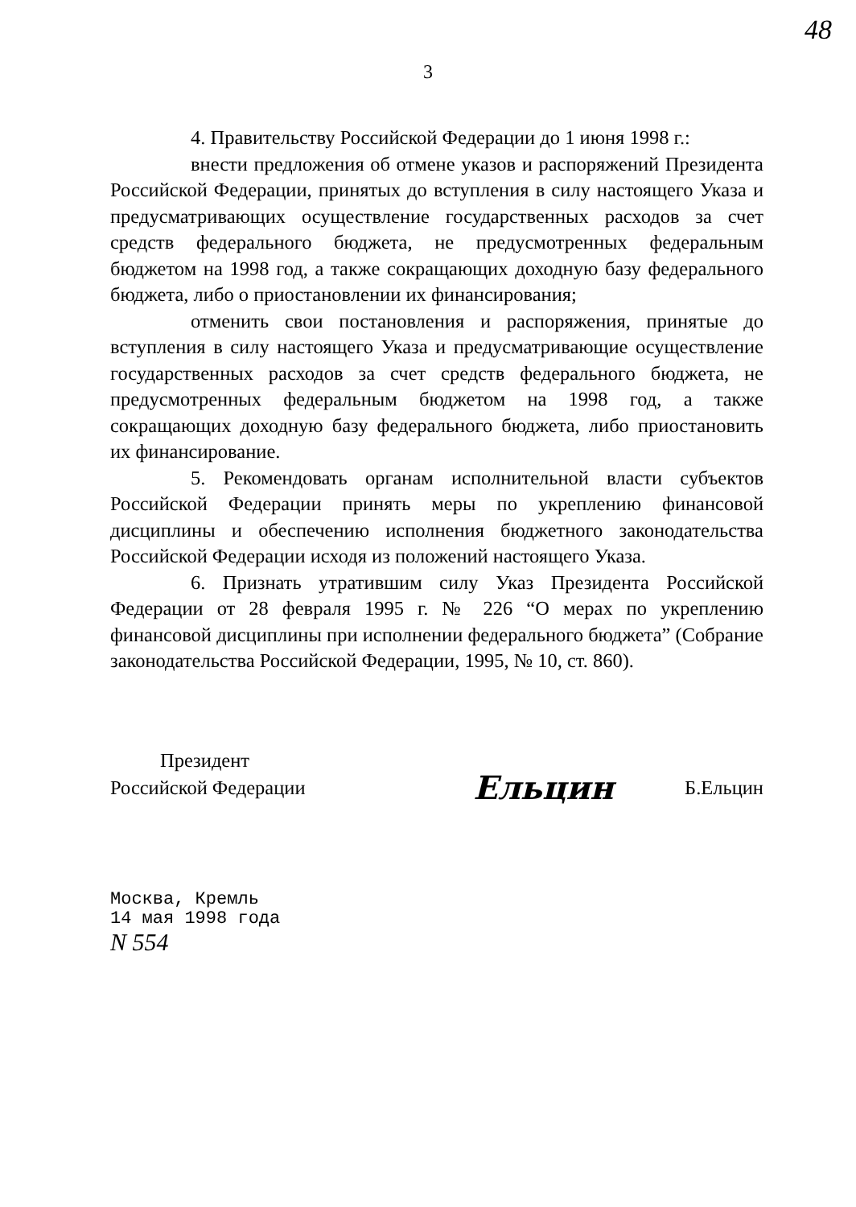48
3
4. Правительству Российской Федерации до 1 июня 1998 г.:
внести предложения об отмене указов и распоряжений Президента Российской Федерации, принятых до вступления в силу настоящего Указа и предусматривающих осуществление государственных расходов за счет средств федерального бюджета, не предусмотренных федеральным бюджетом на 1998 год, а также сокращающих доходную базу федерального бюджета, либо о приостановлении их финансирования;
отменить свои постановления и распоряжения, принятые до вступления в силу настоящего Указа и предусматривающие осуществление государственных расходов за счет средств федерального бюджета, не предусмотренных федеральным бюджетом на 1998 год, а также сокращающих доходную базу федерального бюджета, либо приостановить их финансирование.
5. Рекомендовать органам исполнительной власти субъектов Российской Федерации принять меры по укреплению финансовой дисциплины и обеспечению исполнения бюджетного законодательства Российской Федерации исходя из положений настоящего Указа.
6. Признать утратившим силу Указ Президента Российской Федерации от 28 февраля 1995 г. № 226 “О мерах по укреплению финансовой дисциплины при исполнении федерального бюджета” (Собрание законодательства Российской Федерации, 1995, № 10, ст. 860).
Президент
Российской Федерации
Ельцин
Б.Ельцин
Москва, Кремль
14 мая 1998 года
N 554